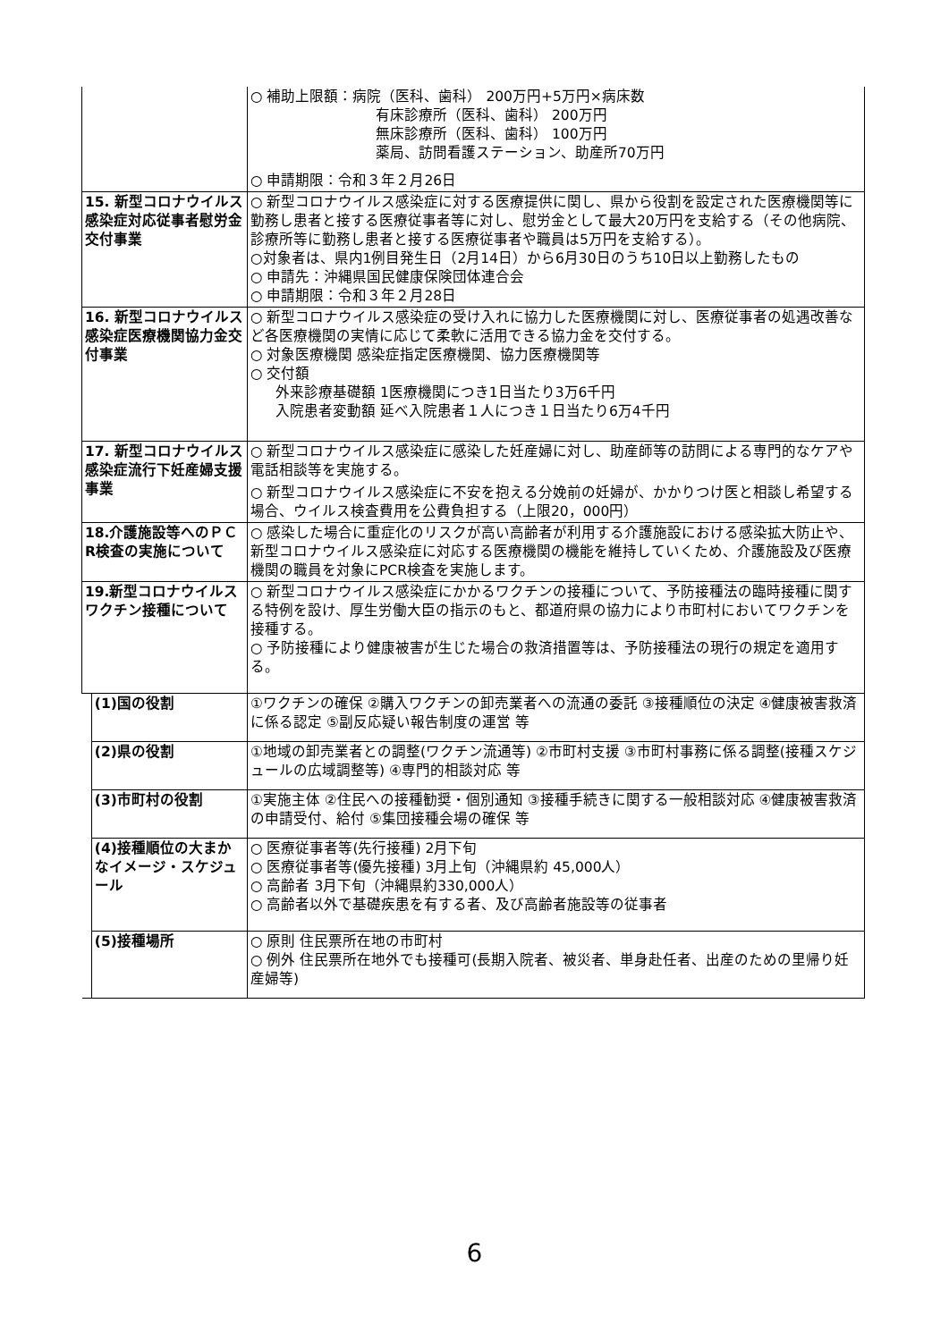| | | ○ 補助上限額：病院（医科、歯科） 200万円+5万円×病床数 有床診療所（医科、歯科） 200万円 無床診療所（医科、歯科） 100万円 薬局、訪問看護ステーション、助産所70万円 ○ 申請期限：令和３年２月26日 |
| 15. 新型コロナウイルス感染症対応従事者慰労金交付事業 | | ○ 新型コロナウイルス感染症に対する医療提供に関し、県から役割を設定された医療機関等に勤務し患者と接する医療従事者等に対し、慰労金として最大20万円を支給する（その他病院、診療所等に勤務し患者と接する医療従事者や職員は5万円を支給する）。 ○対象者は、県内1例目発生日（2月14日）から6月30日のうち10日以上勤務したもの ○ 申請先：沖縄県国民健康保険団体連合会 ○ 申請期限：令和３年２月28日 |
| 16. 新型コロナウイルス感染症医療機関協力金交付事業 | | ○ 新型コロナウイルス感染症の受け入れに協力した医療機関に対し、医療従事者の処遇改善など各医療機関の実情に応じて柔軟に活用できる協力金を交付する。 ○ 対象医療機関 感染症指定医療機関、協力医療機関等 ○ 交付額 外来診療基礎額 1医療機関につき1日当たり3万6千円 入院患者変動額 延べ入院患者１人につき１日当たり6万4千円 |
| 17. 新型コロナウイルス感染症流行下妊産婦支援事業 | | ○ 新型コロナウイルス感染症に感染した妊産婦に対し、助産師等の訪問による専門的なケアや電話相談等を実施する。 ○ 新型コロナウイルス感染症に不安を抱える分娩前の妊婦が、かかりつけ医と相談し希望する場合、ウイルス検査費用を公費負担する（上限20，000円） |
| 18.介護施設等へのＰＣR検査の実施について | | ○ 感染した場合に重症化のリスクが高い高齢者が利用する介護施設における感染拡大防止や、新型コロナウイルス感染症に対応する医療機関の機能を維持していくため、介護施設及び医療機関の職員を対象にPCR検査を実施します。 |
| 19.新型コロナウイルスワクチン接種について | | ○ 新型コロナウイルス感染症にかかるワクチンの接種について、予防接種法の臨時接種に関する特例を設け、厚生労働大臣の指示のもと、都道府県の協力により市町村においてワクチンを接種する。 ○ 予防接種により健康被害が生じた場合の救済措置等は、予防接種法の現行の規定を適用する。 |
| | (1)国の役割 | ①ワクチンの確保 ②購入ワクチンの卸売業者への流通の委託 ③接種順位の決定 ④健康被害救済に係る認定 ⑤副反応疑い報告制度の運営 等 |
| | (2)県の役割 | ①地域の卸売業者との調整(ワクチン流通等) ②市町村支援 ③市町村事務に係る調整(接種スケジュールの広域調整等) ④専門的相談対応 等 |
| | (3)市町村の役割 | ①実施主体 ②住民への接種勧奨・個別通知 ③接種手続きに関する一般相談対応 ④健康被害救済の申請受付、給付 ⑤集団接種会場の確保 等 |
| | (4)接種順位の大まかなイメージ・スケジュール | ○ 医療従事者等(先行接種) 2月下旬 ○ 医療従事者等(優先接種) 3月上旬（沖縄県約 45,000人） ○ 高齢者 3月下旬（沖縄県約330,000人） ○ 高齢者以外で基礎疾患を有する者、及び高齢者施設等の従事者 |
| | (5)接種場所 | ○ 原則 住民票所在地の市町村 ○ 例外 住民票所在地外でも接種可(長期入院者、被災者、単身赴任者、出産のための里帰り妊産婦等) |
6